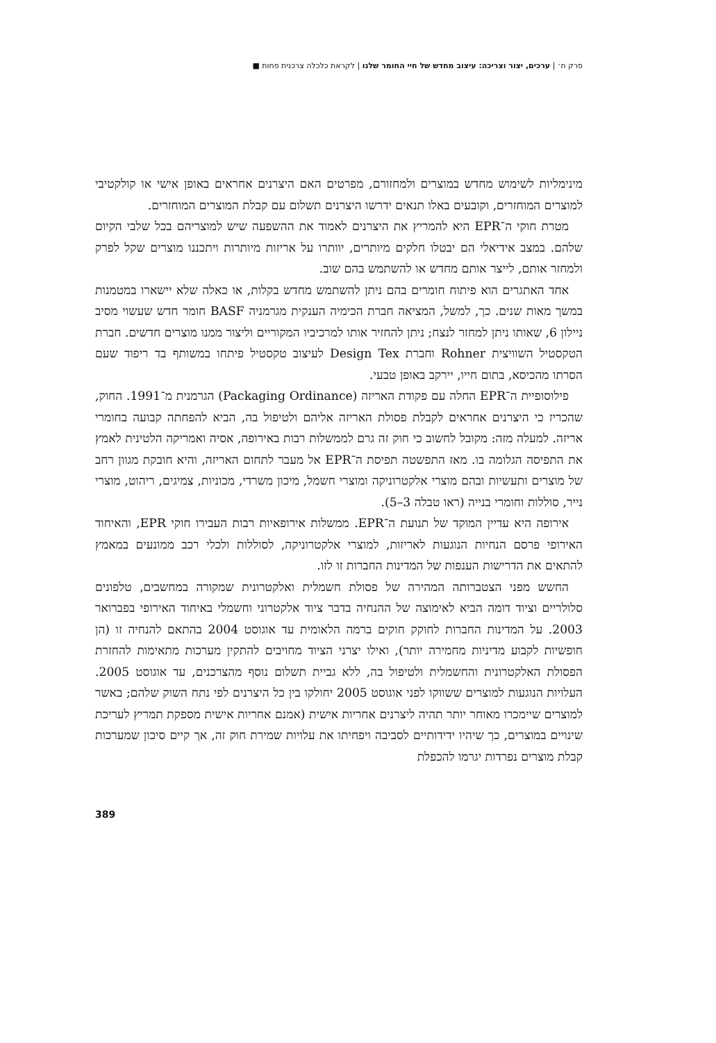פרק ח׳ | ערכים, יצור וצריכה: עיצוב מחדש של חיי החומר שלנו | לקראת כלכלה צרכנית פחות ■
מינימליות לשימוש מחדש במוצרים ולמחזורם, מפרטים האם היצרנים אחראים באופן אישי או קולקטיבי למוצרים המוחזרים, וקובעים באלו תנאים ידרשו היצרנים תשלום עם קבלת המוצרים המוחזרים.
מטרת חוקי ה־EPR היא להמריץ את היצרנים לאמוד את ההשפעה שיש למוצריהם בכל שלבי הקיום שלהם. במצב אידיאלי הם יבטלו חלקים מיותרים, יוותרו על אריזות מיותרות ויתכננו מוצרים שקל לפרק ולמחזר אותם, לייצר אותם מחדש או להשתמש בהם שוב.
אחד האתגרים הוא פיתוח חומרים בהם ניתן להשתמש מחדש בקלות, או כאלה שלא יישארו במטמנות במשך מאות שנים. כך, למשל, המציאה חברת הכימיה הענקית מגרמניה BASF חומר חדש שעשוי מסיב ניילון 6, שאותו ניתן למחזר לנצח; ניתן להחזיר אותו למרכיביו המקוריים וליצור ממנו מוצרים חדשים. חברת הטקסטיל השוויצית Rohner וחברת Design Tex לעיצוב טקסטיל פיתחו במשותף בד ריפוד שעם הסרתו מהכיסא, בתום חייו, יירקב באופן טבעי.
פילוסופיית ה־EPR החלה עם פקודת האריזה (Packaging Ordinance) הגרמנית מ־1991. החוק, שהכריז כי היצרנים אחראים לקבלת פסולת האריזה אליהם ולטיפול בה, הביא להפחתה קבועה בחומרי אריזה. למעלה מזה: מקובל לחשוב כי חוק זה גרם לממשלות רבות באירופה, אסיה ואמריקה הלטינית לאמץ את התפיסה הגלומה בו. מאז התפשטה תפיסת ה־EPR אל מעבר לתחום האריזה, והיא חובקת מגוון רחב של מוצרים ותעשיות ובהם מוצרי אלקטרוניקה ומוצרי חשמל, מיכון משרדי, מכוניות, צמיגים, ריהוט, מוצרי נייר, סוללות וחומרי בנייה (ראו טבלה 3–5).
אירופה היא עדיין המוקד של תנועת ה־EPR. ממשלות אירופאיות רבות העבירו חוקי EPR, והאיחוד האירופי פרסם הנחיות הנוגעות לאריזות, למוצרי אלקטרוניקה, לסוללות ולכלי רכב ממונעים במאמץ להתאים את הדרישות הענפות של המדינות החברות זו לזו.
החשש מפני הצטברותה המהירה של פסולת חשמלית ואלקטרונית שמקורה במחשבים, טלפונים סלולריים וציוד דומה הביא לאימוצה של ההנחיה בדבר ציוד אלקטרוני וחשמלי באיחוד האירופי בפברואר 2003. על המדינות החברות לחוקק חוקים ברמה הלאומית עד אוגוסט 2004 בהתאם להנחיה זו (הן חופשיות לקבוע מדיניות מחמירה יותר), ואילו יצרני הציוד מחויבים להתקין מערכות מתאימות להחזרת הפסולת האלקטרונית והחשמלית ולטיפול בה, ללא גביית תשלום נוסף מהצרכנים, עד אוגוסט 2005. העלויות הנוגעות למוצרים ששווקו לפני אוגוסט 2005 יחולקו בין כל היצרנים לפי נתח השוק שלהם; באשר למוצרים שיימכרו מאוחר יותר תהיה ליצרנים אחריות אישית (אמנם אחריות אישית מספקת תמריץ לעריכת שינויים במוצרים, כך שיהיו ידידותיים לסביבה ויפחיתו את עלויות שמירת חוק זה, אך קיים סיכון שמערכות קבלת מוצרים נפרדות יגרמו להכפלת
389